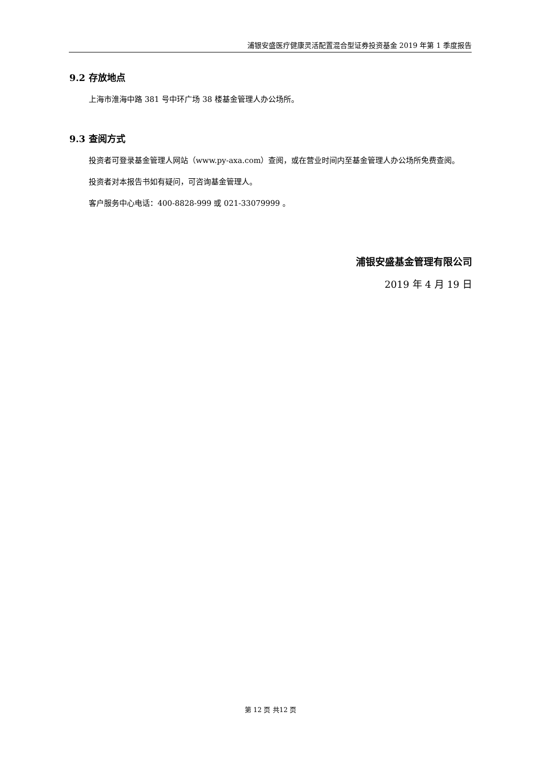浦银安盛医疗健康灵活配置混合型证券投资基金 2019 年第 1 季度报告
9.2 存放地点
上海市淮海中路 381 号中环广场 38 楼基金管理人办公场所。
9.3 查阅方式
投资者可登录基金管理人网站（www.py-axa.com）查阅，或在营业时间内至基金管理人办公场所免费查阅。
投资者对本报告书如有疑问，可咨询基金管理人。
客户服务中心电话：400-8828-999 或 021-33079999 。
浦银安盛基金管理有限公司
2019 年 4 月 19 日
第 12 页 共12 页